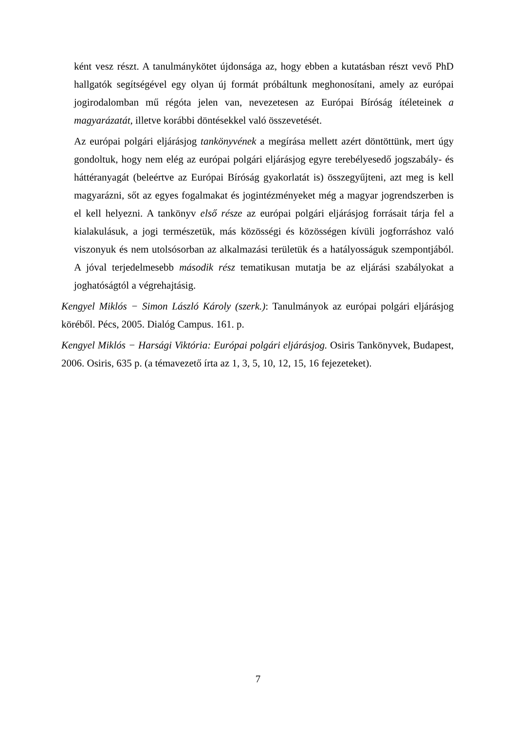ként vesz részt. A tanulmánykötet újdonsága az, hogy ebben a kutatásban részt vevő PhD hallgatók segítségével egy olyan új formát próbáltunk meghonosítani, amely az európai jogirodalomban mű régóta jelen van, nevezetesen az Európai Bíróság ítéleteinek a magyarázatát, illetve korábbi döntésekkel való összevetését.
Az európai polgári eljárásjog tankönyvének a megírása mellett azért döntöttünk, mert úgy gondoltuk, hogy nem elég az európai polgári eljárásjog egyre terebélyesedő jogszabály- és háttéranyagát (beleértve az Európai Bíróság gyakorlatát is) összegyűjteni, azt meg is kell magyarázni, sőt az egyes fogalmakat és jogintézményeket még a magyar jogrendszerben is el kell helyezni. A tankönyv első része az európai polgári eljárásjog forrásait tárja fel a kialakulásuk, a jogi természetük, más közösségi és közösségen kívüli jogforráshoz való viszonyuk és nem utolsósorban az alkalmazási területük és a hatályosságuk szempontjából. A jóval terjedelmesebb második rész tematikusan mutatja be az eljárási szabályokat a joghatóságtól a végrehajtásig.
Kengyel Miklós − Simon László Károly (szerk.): Tanulmányok az európai polgári eljárásjog köréből. Pécs, 2005. Dialóg Campus. 161. p.
Kengyel Miklós − Harsági Viktória: Európai polgári eljárásjog. Osiris Tankönyvek, Budapest, 2006. Osiris, 635 p. (a témavezető írta az 1, 3, 5, 10, 12, 15, 16 fejezeteket).
7